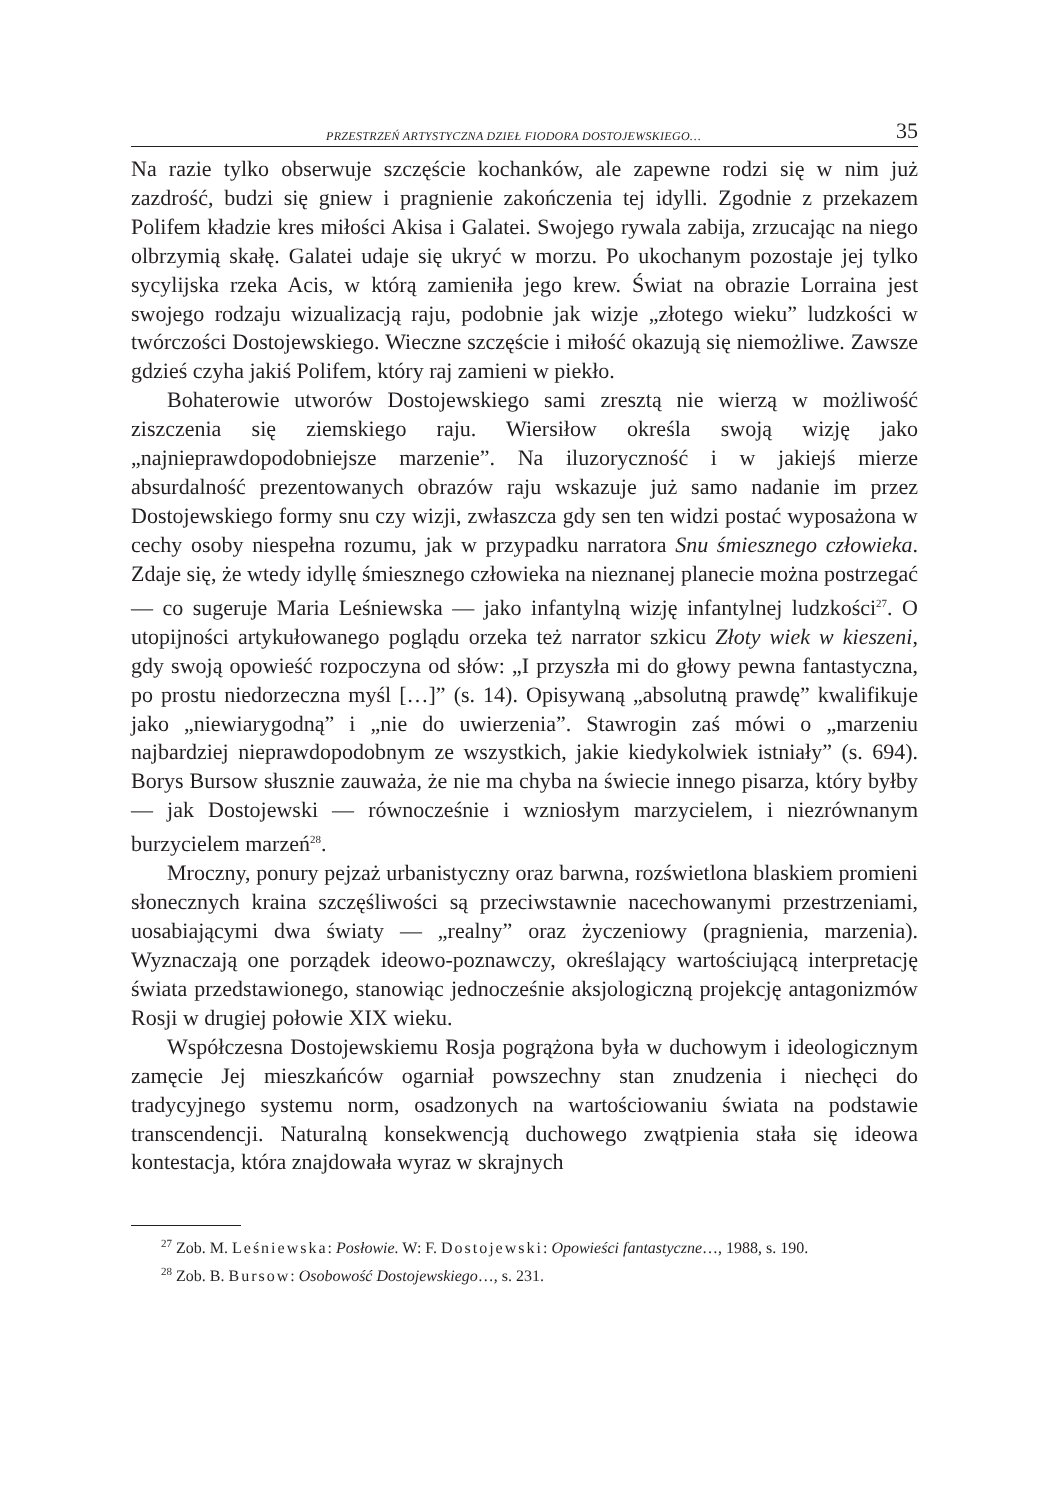PRZESTRZEŃ ARTYSTYCZNA DZIEŁ FIODORA DOSTOJEWSKIEGO… 35
Na razie tylko obserwuje szczęście kochanków, ale zapewne rodzi się w nim już zazdrość, budzi się gniew i pragnienie zakończenia tej idylli. Zgodnie z przekazem Polifem kładzie kres miłości Akisa i Galatei. Swojego rywala zabija, zrzucając na niego olbrzymią skałę. Galatei udaje się ukryć w morzu. Po ukochanym pozostaje jej tylko sycylijska rzeka Acis, w którą zamieniła jego krew. Świat na obrazie Lorraina jest swojego rodzaju wizualizacją raju, podobnie jak wizje „złotego wieku” ludzkości w twórczości Dostojewskiego. Wieczne szczęście i miłość okazują się niemożliwe. Zawsze gdzieś czyha jakiś Polifem, który raj zamieni w piekło.
Bohaterowie utworów Dostojewskiego sami zresztą nie wierzą w możliwość ziszczenia się ziemskiego raju. Wiersiłow określa swoją wizję jako „najnieprawdopodobniejsze marzenie”. Na iluzoryczność i w jakiejś mierze absurdalność prezentowanych obrazów raju wskazuje już samo nadanie im przez Dostojewskiego formy snu czy wizji, zwłaszcza gdy sen ten widzi postać wyposażona w cechy osoby niespełna rozumu, jak w przypadku narratora Snu śmiesznego człowieka. Zdaje się, że wtedy idyllę śmiesznego człowieka na nieznanej planecie można postrzegać — co sugeruje Maria Leśniewska — jako infantylną wizję infantylnej ludzkości<sup>27</sup>. O utopijności artykułowanego poglądu orzeka też narrator szkicu Złoty wiek w kieszeni, gdy swoją opowieść rozpoczyna od słów: „I przyszła mi do głowy pewna fantastyczna, po prostu niedorzeczna myśl […]” (s. 14). Opisywaną „absolutną prawdę” kwalifikuje jako „niewiarygodną” i „nie do uwierzenia”. Stawrogin zaś mówi o „marzeniu najbardziej nieprawdopodobnym ze wszystkich, jakie kiedykolwiek istniały” (s. 694). Borys Bursow słusznie zauważa, że nie ma chyba na świecie innego pisarza, który byłby — jak Dostojewski — równocześnie i wzniosłym marzycielem, i niezrównanym burzycielem marzeń<sup>28</sup>.
Mroczny, ponury pejzaż urbanistyczny oraz barwna, rozświetlona blaskiem promieni słonecznych kraina szczęśliwości są przeciwstawnie nacechowanymi przestrzeniami, uosabiającymi dwa światy — „realny” oraz życzeniowy (pragnienia, marzenia). Wyznaczają one porządek ideowo-poznawczy, określający wartościującą interpretację świata przedstawionego, stanowiąc jednocześnie aksjologiczną projekcję antagonizmów Rosji w drugiej połowie XIX wieku.
Współczesna Dostojewskiemu Rosja pogrążona była w duchowym i ideologicznym zamęcie Jej mieszkańców ogarniał powszechny stan znudzenia i niechęci do tradycyjnego systemu norm, osadzonych na wartościowaniu świata na podstawie transcendencji. Naturalną konsekwencją duchowego zwątpienia stała się ideowa kontestacja, która znajdowała wyraz w skrajnych
<sup>27</sup> Zob. M. Leśniewska: Posłowie. W: F. Dostojewski: Opowieści fantastyczne…, 1988, s. 190.
<sup>28</sup> Zob. B. Bursow: Osobowość Dostojewskiego…, s. 231.